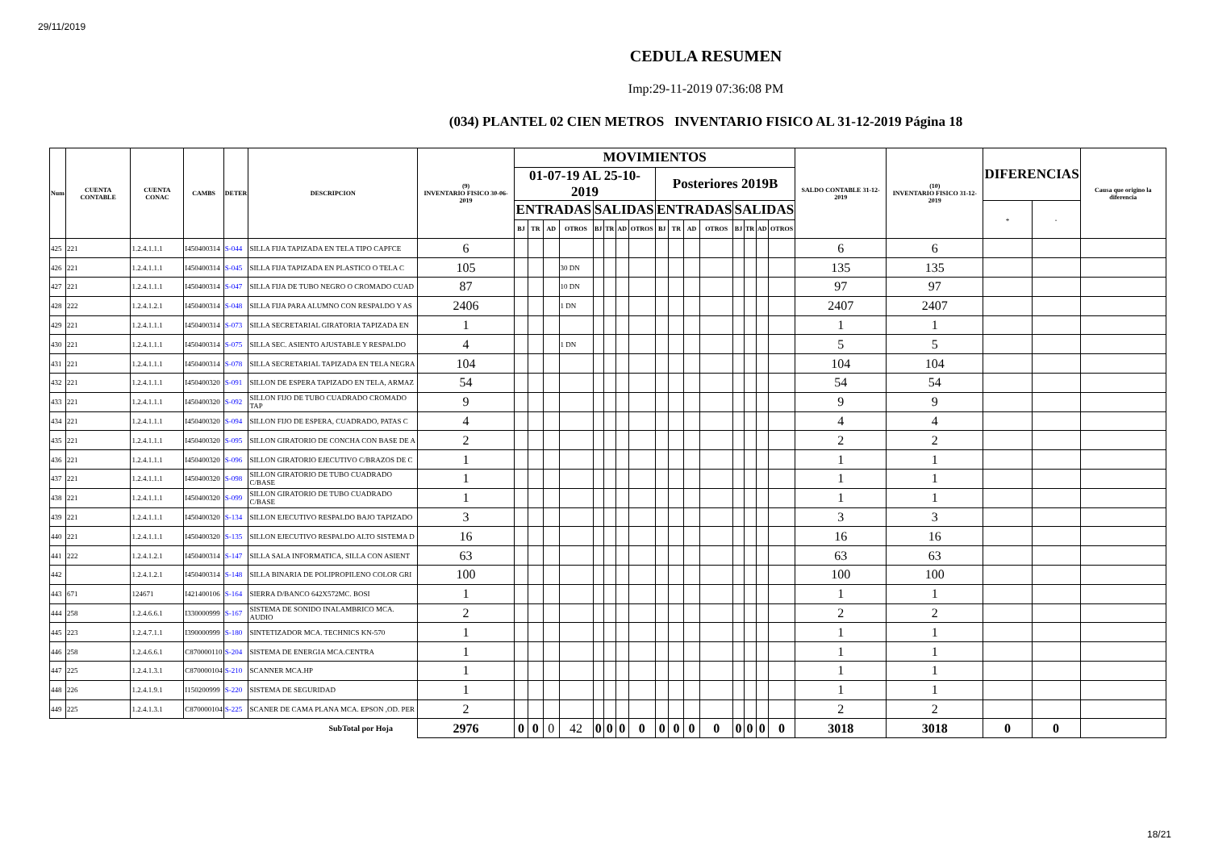29/11/2019
CEDULA RESUMEN
Imp:29-11-2019 07:36:08 PM
(034) PLANTEL 02 CIEN METROS INVENTARIO FISICO AL 31-12-2019 Página 18
| Num | CUENTA CONTABLE | CUENTA CONAC | CAMBS | DETER | DESCRIPCION | (9) INVENTARIO FISICO 30-06-2019 | MOVIMIENTOS | | | | | | | | | | | | | | | | SALDO CONTABLE 31-12-2019 | (10) INVENTARIO FISICO 31-12-2019 | DIFERENCIAS | | Causa que origino la diferencia |
| --- | --- | --- | --- | --- | --- | --- | --- | --- | --- | --- | --- | --- | --- | --- | --- | --- | --- | --- | --- | --- | --- | --- | --- | --- | --- | --- | --- |
| | | | | | | | 01-07-19 AL 25-10-2019 | | | | | | | | Posteriores 2019B | | | | | | | | | | | | |
| | | | | | | | ENTRADAS | | | | SALIDAS | | | | ENTRADAS | | | | SALIDAS | | | | | | + | - | |
| | | | | | | | BJ | TR | AD | OTROS | BJ | TR | AD | OTROS | BJ | TR | AD | OTROS | BJ | TR | AD | OTROS | | | | | |
| 425 | 221 | 1.2.4.1.1.1 | I450400314 | S-044 | SILLA FIJA TAPIZADA EN TELA TIPO CAPFCE | 6 | | | | | | | | | | | | | | | | | 6 | 6 | | | |
| 426 | 221 | 1.2.4.1.1.1 | I450400314 | S-045 | SILLA FIJA TAPIZADA EN PLASTICO O TELA C | 105 | | | | 30 DN | | | | | | | | | | | | | 135 | 135 | | | |
| 427 | 221 | 1.2.4.1.1.1 | I450400314 | S-047 | SILLA FIJA DE TUBO NEGRO O CROMADO CUAD | 87 | | | | 10 DN | | | | | | | | | | | | | 97 | 97 | | | |
| 428 | 222 | 1.2.4.1.2.1 | I450400314 | S-048 | SILLA FIJA PARA ALUMNO CON RESPALDO Y AS | 2406 | | | | 1 DN | | | | | | | | | | | | | 2407 | 2407 | | | |
| 429 | 221 | 1.2.4.1.1.1 | I450400314 | S-073 | SILLA SECRETARIAL GIRATORIA TAPIZADA EN | 1 | | | | | | | | | | | | | | | | | 1 | 1 | | | |
| 430 | 221 | 1.2.4.1.1.1 | I450400314 | S-075 | SILLA SEC. ASIENTO AJUSTABLE Y RESPALDO | 4 | | | | 1 DN | | | | | | | | | | | | | 5 | 5 | | | |
| 431 | 221 | 1.2.4.1.1.1 | I450400314 | S-078 | SILLA SECRETARIAL TAPIZADA EN TELA NEGRA | 104 | | | | | | | | | | | | | | | | | 104 | 104 | | | |
| 432 | 221 | 1.2.4.1.1.1 | I450400320 | S-091 | SILLON DE ESPERA TAPIZADO EN TELA, ARMAZ | 54 | | | | | | | | | | | | | | | | | 54 | 54 | | | |
| 433 | 221 | 1.2.4.1.1.1 | I450400320 | S-092 | SILLON FIJO DE TUBO CUADRADO CROMADO TAP | 9 | | | | | | | | | | | | | | | | | 9 | 9 | | | |
| 434 | 221 | 1.2.4.1.1.1 | I450400320 | S-094 | SILLON FIJO DE ESPERA, CUADRADO, PATAS C | 4 | | | | | | | | | | | | | | | | | 4 | 4 | | | |
| 435 | 221 | 1.2.4.1.1.1 | I450400320 | S-095 | SILLON GIRATORIO DE CONCHA CON BASE DE A | 2 | | | | | | | | | | | | | | | | | 2 | 2 | | | |
| 436 | 221 | 1.2.4.1.1.1 | I450400320 | S-096 | SILLON GIRATORIO EJECUTIVO C/BRAZOS DE C | 1 | | | | | | | | | | | | | | | | | 1 | 1 | | | |
| 437 | 221 | 1.2.4.1.1.1 | I450400320 | S-098 | SILLON GIRATORIO DE TUBO CUADRADO C/BASE | 1 | | | | | | | | | | | | | | | | | 1 | 1 | | | |
| 438 | 221 | 1.2.4.1.1.1 | I450400320 | S-099 | SILLON GIRATORIO DE TUBO CUADRADO C/BASE | 1 | | | | | | | | | | | | | | | | | 1 | 1 | | | |
| 439 | 221 | 1.2.4.1.1.1 | I450400320 | S-134 | SILLON EJECUTIVO RESPALDO BAJO TAPIZADO | 3 | | | | | | | | | | | | | | | | | 3 | 3 | | | |
| 440 | 221 | 1.2.4.1.1.1 | I450400320 | S-135 | SILLON EJECUTIVO RESPALDO ALTO SISTEMA D | 16 | | | | | | | | | | | | | | | | | 16 | 16 | | | |
| 441 | 222 | 1.2.4.1.2.1 | I450400314 | S-147 | SILLA SALA INFORMATICA, SILLA CON ASIENT | 63 | | | | | | | | | | | | | | | | | 63 | 63 | | | |
| 442 | | 1.2.4.1.2.1 | I450400314 | S-148 | SILLA BINARIA DE POLIPROPILENO COLOR GRI | 100 | | | | | | | | | | | | | | | | | 100 | 100 | | | |
| 443 | 671 | 124671 | I421400106 | S-164 | SIERRA D/BANCO 642X572MC. BOSI | 1 | | | | | | | | | | | | | | | | | 1 | 1 | | | |
| 444 | 258 | 1.2.4.6.6.1 | I330000999 | S-167 | SISTEMA DE SONIDO INALAMBRICO MCA. AUDIO | 2 | | | | | | | | | | | | | | | | | 2 | 2 | | | |
| 445 | 223 | 1.2.4.7.1.1 | I390000999 | S-180 | SINTETIZADOR MCA. TECHNICS KN-570 | 1 | | | | | | | | | | | | | | | | | 1 | 1 | | | |
| 446 | 258 | 1.2.4.6.6.1 | C870000110 | S-204 | SISTEMA DE ENERGIA MCA.CENTRA | 1 | | | | | | | | | | | | | | | | | 1 | 1 | | | |
| 447 | 225 | 1.2.4.1.3.1 | C870000104 | S-210 | SCANNER MCA.HP | 1 | | | | | | | | | | | | | | | | | 1 | 1 | | | |
| 448 | 226 | 1.2.4.1.9.1 | I150200999 | S-220 | SISTEMA DE SEGURIDAD | 1 | | | | | | | | | | | | | | | | | 1 | 1 | | | |
| 449 | 225 | 1.2.4.1.3.1 | C870000104 | S-225 | SCANER DE CAMA PLANA MCA. EPSON ,OD. PER | 2 | | | | | | | | | | | | | | | | | 2 | 2 | | | |
| SubTotal por Hoja | | | | | | 2976 | 0 | 0 | 0 | 42 | 0 | 0 | 0 | 0 | 0 | 0 | 0 | 0 | 0 | 0 | 0 | 0 | 3018 | 3018 | 0 | 0 | |
18/21